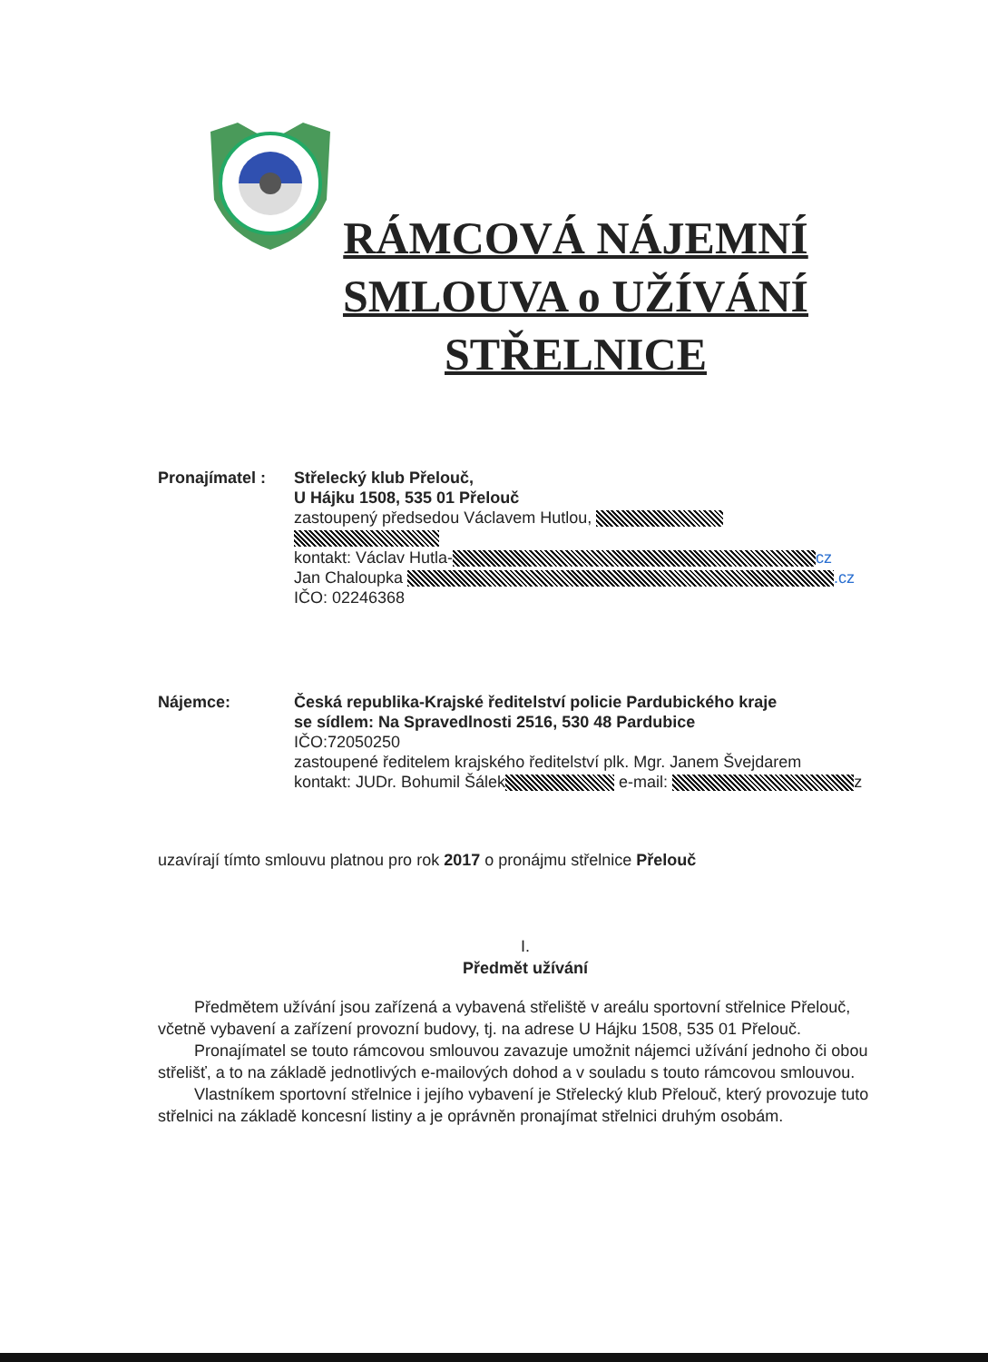RÁMCOVÁ NÁJEMNÍ
SMLOUVA o UŽÍVÁNÍ
STŘELNICE
Pronajímatel : Střelecký klub Přelouč,
U Hájku 1508, 535 01 Přelouč
zastoupený předsedou Václavem Hutlou,
kontakt: Václav Hutla- cz
Jan Chaloupka .cz
IČO: 02246368
Nájemce: Česká republika-Krajské ředitelství policie Pardubického kraje
se sídlem: Na Spravedlnosti 2516, 530 48 Pardubice
IČO:72050250
zastoupené ředitelem krajského ředitelství plk. Mgr. Janem Švejdarem
kontakt: JUDr. Bohumil Šálek e-mail: z
uzavírají tímto smlouvu platnou pro rok 2017 o pronájmu střelnice Přelouč
I.
Předmět užívání
Předmětem užívání jsou zařízená a vybavená střeliště v areálu sportovní střelnice Přelouč, včetně vybavení a zařízení provozní budovy, tj. na adrese U Hájku 1508, 535 01 Přelouč.
Pronajímatel se touto rámcovou smlouvou zavazuje umožnit nájemci užívání jednoho či obou střelišť, a to na základě jednotlivých e-mailových dohod a v souladu s touto rámcovou smlouvou.
Vlastníkem sportovní střelnice i jejího vybavení je Střelecký klub Přelouč, který provozuje tuto střelnici na základě koncesní listiny a je oprávněn pronajímat střelnici druhým osobám.